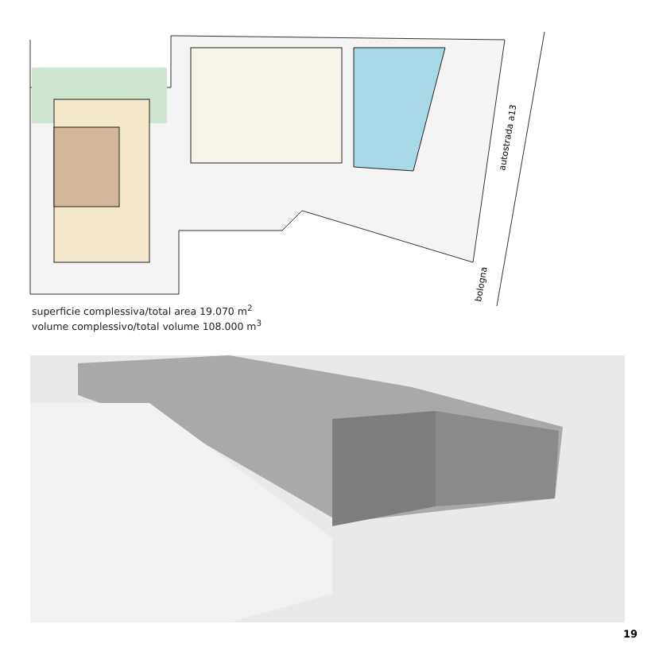autostrada a13
bologna
superficie complessiva/total area 19.070 m<sup>2</sup>
volume complessivo/total volume 108.000 m<sup>3</sup>
19